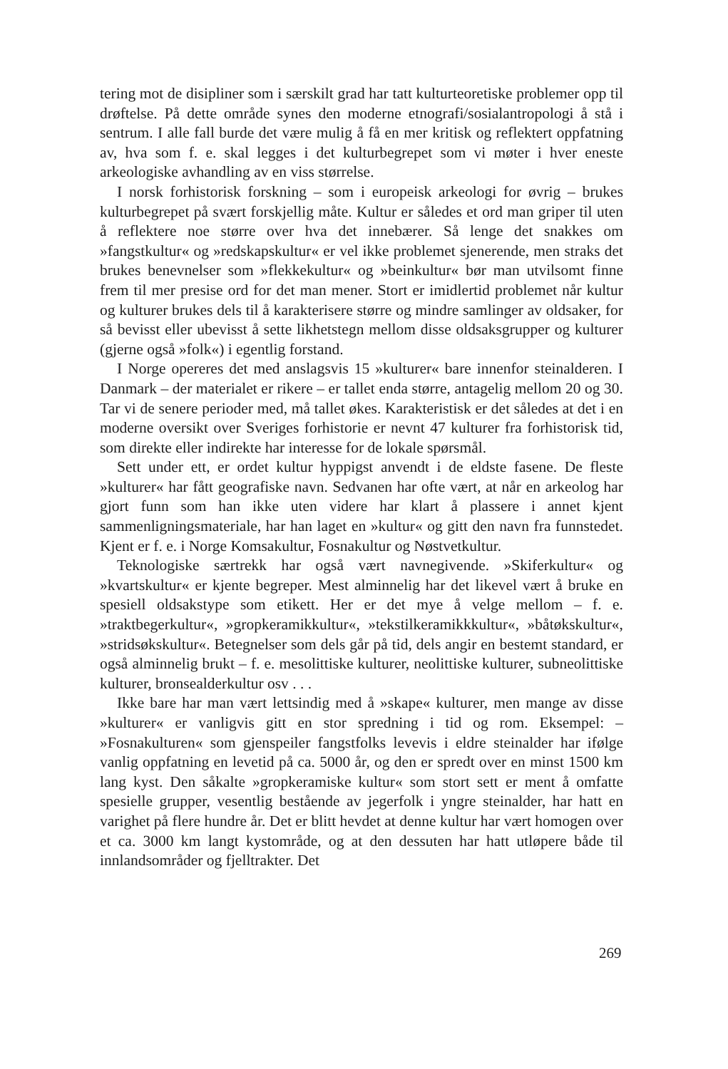tering mot de disipliner som i særskilt grad har tatt kulturteoretiske problemer opp til drøftelse. På dette område synes den moderne etnografi/sosialantropologi å stå i sentrum. I alle fall burde det være mulig å få en mer kritisk og reflektert oppfatning av, hva som f. e. skal legges i det kulturbegrepet som vi møter i hver eneste arkeologiske avhandling av en viss størrelse.
I norsk forhistorisk forskning – som i europeisk arkeologi for øvrig – brukes kulturbegrepet på svært forskjellig måte. Kultur er således et ord man griper til uten å reflektere noe større over hva det innebærer. Så lenge det snakkes om »fangstkultur« og »redskapskultur« er vel ikke problemet sjenerende, men straks det brukes benevnelser som »flekkekultur« og »beinkultur« bør man utvilsomt finne frem til mer presise ord for det man mener. Stort er imidlertid problemet når kultur og kulturer brukes dels til å karakterisere større og mindre samlinger av oldsaker, for så bevisst eller ubevisst å sette likhetstegn mellom disse oldsaksgrupper og kulturer (gjerne også »folk«) i egentlig forstand.
I Norge opereres det med anslagsvis 15 »kulturer« bare innenfor steinalderen. I Danmark – der materialet er rikere – er tallet enda større, antagelig mellom 20 og 30. Tar vi de senere perioder med, må tallet økes. Karakteristisk er det således at det i en moderne oversikt over Sveriges forhistorie er nevnt 47 kulturer fra forhistorisk tid, som direkte eller indirekte har interesse for de lokale spørsmål.
Sett under ett, er ordet kultur hyppigst anvendt i de eldste fasene. De fleste »kulturer« har fått geografiske navn. Sedvanen har ofte vært, at når en arkeolog har gjort funn som han ikke uten videre har klart å plassere i annet kjent sammenligningsmateriale, har han laget en »kultur« og gitt den navn fra funnstedet. Kjent er f. e. i Norge Komsakultur, Fosnakultur og Nøstvetkultur.
Teknologiske særtrekk har også vært navnegivende. »Skiferkultur« og »kvartskultur« er kjente begreper. Mest alminnelig har det likevel vært å bruke en spesiell oldsakstype som etikett. Her er det mye å velge mellom – f. e. »traktbegerkultur«, »gropkeramikkultur«, »tekstilkeramikkkultur«, »båtøkskultur«, »stridsøkskultur«. Betegnelser som dels går på tid, dels angir en bestemt standard, er også alminnelig brukt – f. e. mesolittiske kulturer, neolittiske kulturer, subneolittiske kulturer, bronsealderkultur osv . . .
Ikke bare har man vært lettsindig med å »skape« kulturer, men mange av disse »kulturer« er vanligvis gitt en stor spredning i tid og rom. Eksempel: – »Fosnakulturen« som gjenspeiler fangstfolks levevis i eldre steinalder har ifølge vanlig oppfatning en levetid på ca. 5000 år, og den er spredt over en minst 1500 km lang kyst. Den såkalte »gropkeramiske kultur« som stort sett er ment å omfatte spesielle grupper, vesentlig bestående av jegerfolk i yngre steinalder, har hatt en varighet på flere hundre år. Det er blitt hevdet at denne kultur har vært homogen over et ca. 3000 km langt kystområde, og at den dessuten har hatt utløpere både til innlandsområder og fjelltrakter. Det
269